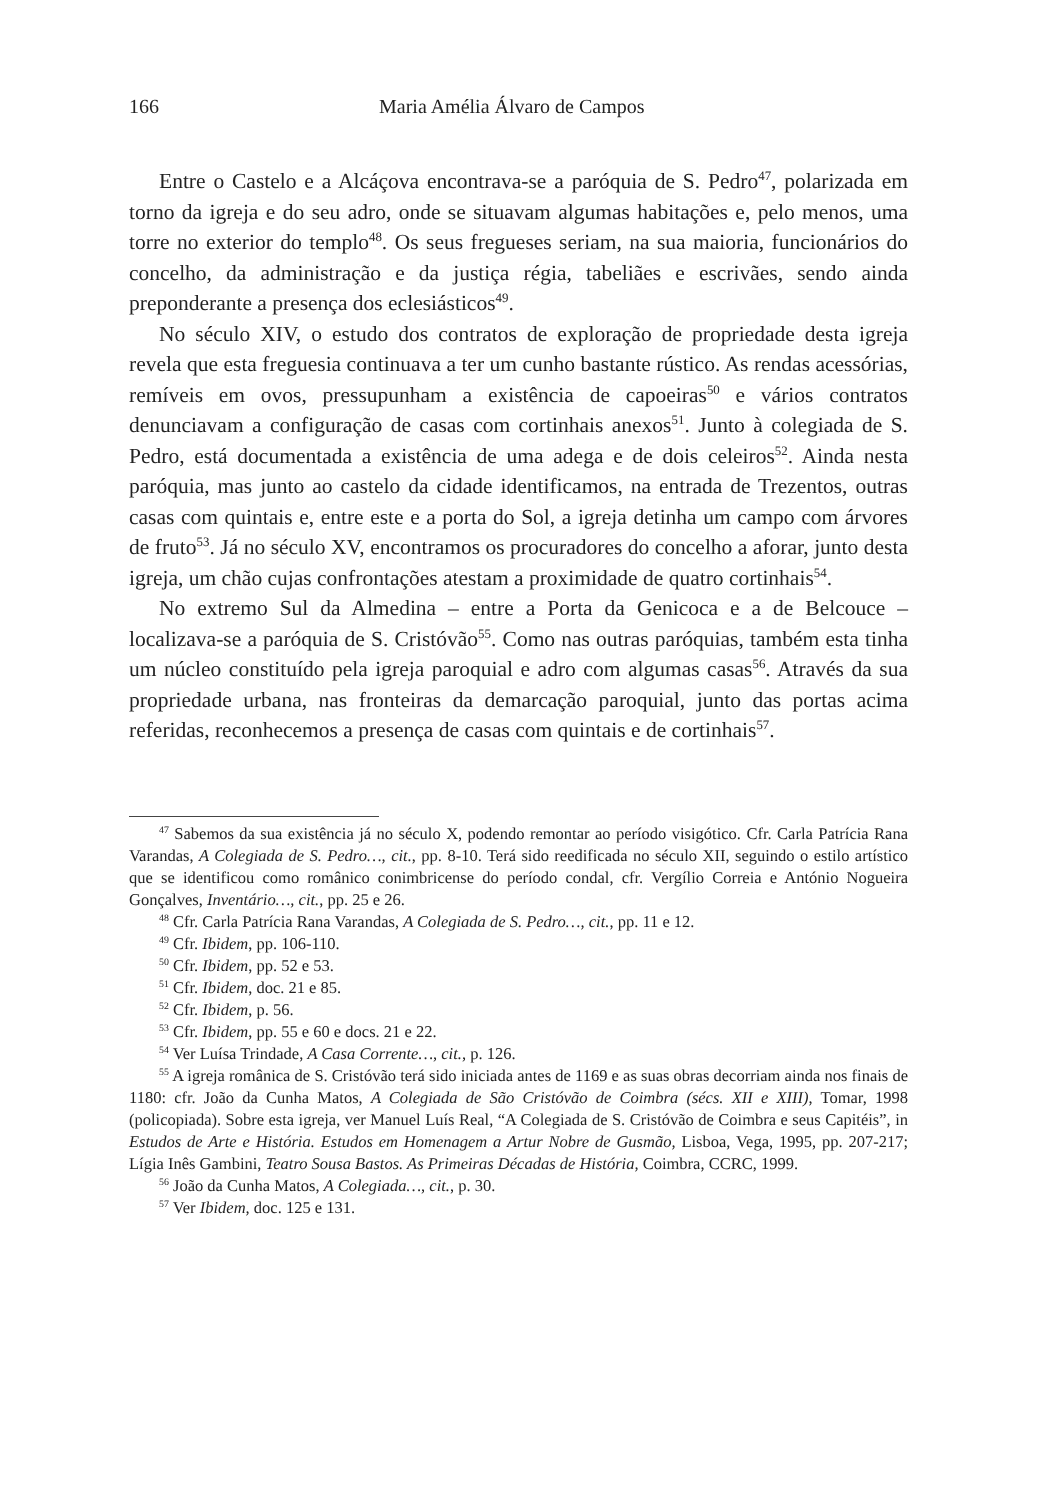166 Maria Amélia Álvaro de Campos
Entre o Castelo e a Alcáçova encontrava-se a paróquia de S. Pedro<sup>47</sup>, polarizada em torno da igreja e do seu adro, onde se situavam algumas habitações e, pelo menos, uma torre no exterior do templo<sup>48</sup>. Os seus fregueses seriam, na sua maioria, funcionários do concelho, da administração e da justiça régia, tabeliães e escrivães, sendo ainda preponderante a presença dos eclesiásticos<sup>49</sup>.
No século XIV, o estudo dos contratos de exploração de propriedade desta igreja revela que esta freguesia continuava a ter um cunho bastante rústico. As rendas acessórias, remíveis em ovos, pressupunham a existência de capoeiras<sup>50</sup> e vários contratos denunciavam a configuração de casas com cortinhais anexos<sup>51</sup>. Junto à colegiada de S. Pedro, está documentada a existência de uma adega e de dois celeiros<sup>52</sup>. Ainda nesta paróquia, mas junto ao castelo da cidade identificamos, na entrada de Trezentos, outras casas com quintais e, entre este e a porta do Sol, a igreja detinha um campo com árvores de fruto<sup>53</sup>. Já no século XV, encontramos os procuradores do concelho a aforar, junto desta igreja, um chão cujas confrontações atestam a proximidade de quatro cortinhais<sup>54</sup>.
No extremo Sul da Almedina – entre a Porta da Genicoca e a de Belcouce – localizava-se a paróquia de S. Cristóvão<sup>55</sup>. Como nas outras paróquias, também esta tinha um núcleo constituído pela igreja paroquial e adro com algumas casas<sup>56</sup>. Através da sua propriedade urbana, nas fronteiras da demarcação paroquial, junto das portas acima referidas, reconhecemos a presença de casas com quintais e de cortinhais<sup>57</sup>.
<sup>47</sup> Sabemos da sua existência já no século X, podendo remontar ao período visigótico. Cfr. Carla Patrícia Rana Varandas, A Colegiada de S. Pedro…, cit., pp. 8-10. Terá sido reedificada no século XII, seguindo o estilo artístico que se identificou como românico conimbricense do período condal, cfr. Vergílio Correia e António Nogueira Gonçalves, Inventário…, cit., pp. 25 e 26.
<sup>48</sup> Cfr. Carla Patrícia Rana Varandas, A Colegiada de S. Pedro…, cit., pp. 11 e 12.
<sup>49</sup> Cfr. Ibidem, pp. 106-110.
<sup>50</sup> Cfr. Ibidem, pp. 52 e 53.
<sup>51</sup> Cfr. Ibidem, doc. 21 e 85.
<sup>52</sup> Cfr. Ibidem, p. 56.
<sup>53</sup> Cfr. Ibidem, pp. 55 e 60 e docs. 21 e 22.
<sup>54</sup> Ver Luísa Trindade, A Casa Corrente…, cit., p. 126.
<sup>55</sup> A igreja românica de S. Cristóvão terá sido iniciada antes de 1169 e as suas obras decorriam ainda nos finais de 1180: cfr. João da Cunha Matos, A Colegiada de São Cristóvão de Coimbra (sécs. XII e XIII), Tomar, 1998 (policopiada). Sobre esta igreja, ver Manuel Luís Real, “A Colegiada de S. Cristóvão de Coimbra e seus Capitéis”, in Estudos de Arte e História. Estudos em Homenagem a Artur Nobre de Gusmão, Lisboa, Vega, 1995, pp. 207-217; Lígia Inês Gambini, Teatro Sousa Bastos. As Primeiras Décadas de História, Coimbra, CCRC, 1999.
<sup>56</sup> João da Cunha Matos, A Colegiada…, cit., p. 30.
<sup>57</sup> Ver Ibidem, doc. 125 e 131.